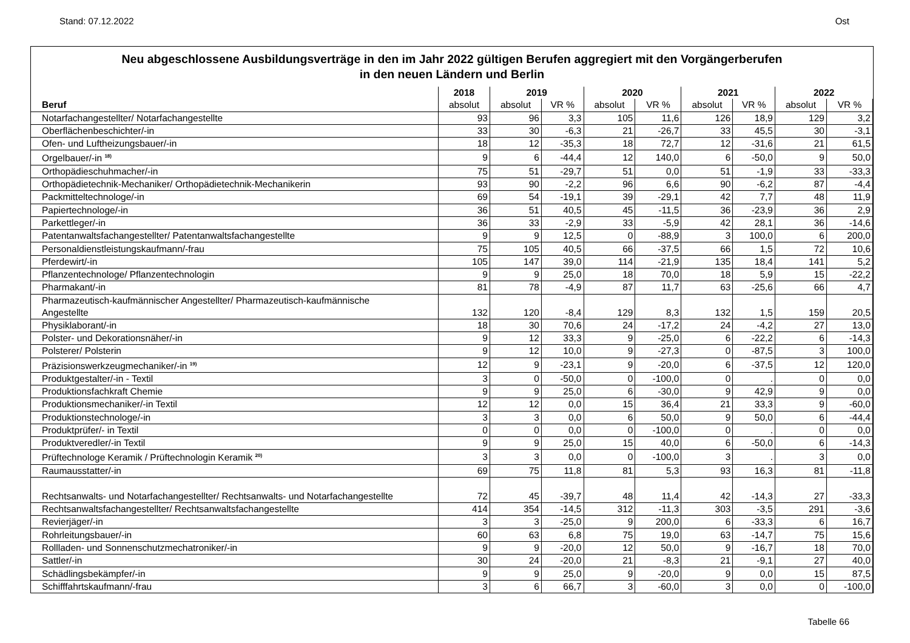Stand: 07.12.2022 Ost
Neu abgeschlossene Ausbildungsverträge in den im Jahr 2022 gültigen Berufen aggregiert mit den Vorgängerberufen
in den neuen Ländern und Berlin
| | 2018 | 2019 | | 2020 | | 2021 | | 2022 | |
| --- | --- | --- | --- | --- | --- | --- | --- | --- | --- |
| Beruf | absolut | absolut | VR % | absolut | VR % | absolut | VR % | absolut | VR % |
| Notarfachangestellter/ Notarfachangestellte | 93 | 96 | 3,3 | 105 | 11,6 | 126 | 18,9 | 129 | 3,2 |
| Oberflächenbeschichter/-in | 33 | 30 | -6,3 | 21 | -26,7 | 33 | 45,5 | 30 | -3,1 |
| Ofen- und Luftheizungsbauer/-in | 18 | 12 | -35,3 | 18 | 72,7 | 12 | -31,6 | 21 | 61,5 |
| Orgelbauer/-in <sup>18)</sup> | 9 | 6 | -44,4 | 12 | 140,0 | 6 | -50,0 | 9 | 50,0 |
| Orthopädieschuhmacher/-in | 75 | 51 | -29,7 | 51 | 0,0 | 51 | -1,9 | 33 | -33,3 |
| Orthopädietechnik-Mechaniker/ Orthopädietechnik-Mechanikerin | 93 | 90 | -2,2 | 96 | 6,6 | 90 | -6,2 | 87 | -4,4 |
| Packmitteltechnologe/-in | 69 | 54 | -19,1 | 39 | -29,1 | 42 | 7,7 | 48 | 11,9 |
| Papiertechnologe/-in | 36 | 51 | 40,5 | 45 | -11,5 | 36 | -23,9 | 36 | 2,9 |
| Parkettleger/-in | 36 | 33 | -2,9 | 33 | -5,9 | 42 | 28,1 | 36 | -14,6 |
| Patentanwaltsfachangestellter/ Patentanwaltsfachangestellte | 9 | 9 | 12,5 | 0 | -88,9 | 3 | 100,0 | 6 | 200,0 |
| Personaldienstleistungskaufmann/-frau | 75 | 105 | 40,5 | 66 | -37,5 | 66 | 1,5 | 72 | 10,6 |
| Pferdewirt/-in | 105 | 147 | 39,0 | 114 | -21,9 | 135 | 18,4 | 141 | 5,2 |
| Pflanzentechnologe/ Pflanzentechnologin | 9 | 9 | 25,0 | 18 | 70,0 | 18 | 5,9 | 15 | -22,2 |
| Pharmakant/-in | 81 | 78 | -4,9 | 87 | 11,7 | 63 | -25,6 | 66 | 4,7 |
| Pharmazeutisch-kaufmännischer Angestellter/ Pharmazeutisch-kaufmännische Angestellte | 132 | 120 | -8,4 | 129 | 8,3 | 132 | 1,5 | 159 | 20,5 |
| Physiklaborant/-in | 18 | 30 | 70,6 | 24 | -17,2 | 24 | -4,2 | 27 | 13,0 |
| Polster- und Dekorationsnäher/-in | 9 | 12 | 33,3 | 9 | -25,0 | 6 | -22,2 | 6 | -14,3 |
| Polsterer/ Polsterin | 9 | 12 | 10,0 | 9 | -27,3 | 0 | -87,5 | 3 | 100,0 |
| Präzisionswerkzeugmechaniker/-in <sup>19)</sup> | 12 | 9 | -23,1 | 9 | -20,0 | 6 | -37,5 | 12 | 120,0 |
| Produktgestalter/-in - Textil | 3 | 0 | -50,0 | 0 | -100,0 | 0 | . | 0 | 0,0 |
| Produktionsfachkraft Chemie | 9 | 9 | 25,0 | 6 | -30,0 | 9 | 42,9 | 9 | 0,0 |
| Produktionsmechaniker/-in Textil | 12 | 12 | 0,0 | 15 | 36,4 | 21 | 33,3 | 9 | -60,0 |
| Produktionstechnologe/-in | 3 | 3 | 0,0 | 6 | 50,0 | 9 | 50,0 | 6 | -44,4 |
| Produktprüfer/- in Textil | 0 | 0 | 0,0 | 0 | -100,0 | 0 | . | 0 | 0,0 |
| Produktveredler/-in Textil | 9 | 9 | 25,0 | 15 | 40,0 | 6 | -50,0 | 6 | -14,3 |
| Prüftechnologe Keramik / Prüftechnologin Keramik <sup>20)</sup> | 3 | 3 | 0,0 | 0 | -100,0 | 3 | . | 3 | 0,0 |
| Raumausstatter/-in | 69 | 75 | 11,8 | 81 | 5,3 | 93 | 16,3 | 81 | -11,8 |
| Rechtsanwalts- und Notarfachangestellter/ Rechtsanwalts- und Notarfachangestellte | 72 | 45 | -39,7 | 48 | 11,4 | 42 | -14,3 | 27 | -33,3 |
| Rechtsanwaltsfachangestellter/ Rechtsanwaltsfachangestellte | 414 | 354 | -14,5 | 312 | -11,3 | 303 | -3,5 | 291 | -3,6 |
| Revierjäger/-in | 3 | 3 | -25,0 | 9 | 200,0 | 6 | -33,3 | 6 | 16,7 |
| Rohrleitungsbauer/-in | 60 | 63 | 6,8 | 75 | 19,0 | 63 | -14,7 | 75 | 15,6 |
| Rollladen- und Sonnenschutzmechatroniker/-in | 9 | 9 | -20,0 | 12 | 50,0 | 9 | -16,7 | 18 | 70,0 |
| Sattler/-in | 30 | 24 | -20,0 | 21 | -8,3 | 21 | -9,1 | 27 | 40,0 |
| Schädlingsbekämpfer/-in | 9 | 9 | 25,0 | 9 | -20,0 | 9 | 0,0 | 15 | 87,5 |
| Schifffahrtskaufmann/-frau | 3 | 6 | 66,7 | 3 | -60,0 | 3 | 0,0 | 0 | -100,0 |
Tabelle 66